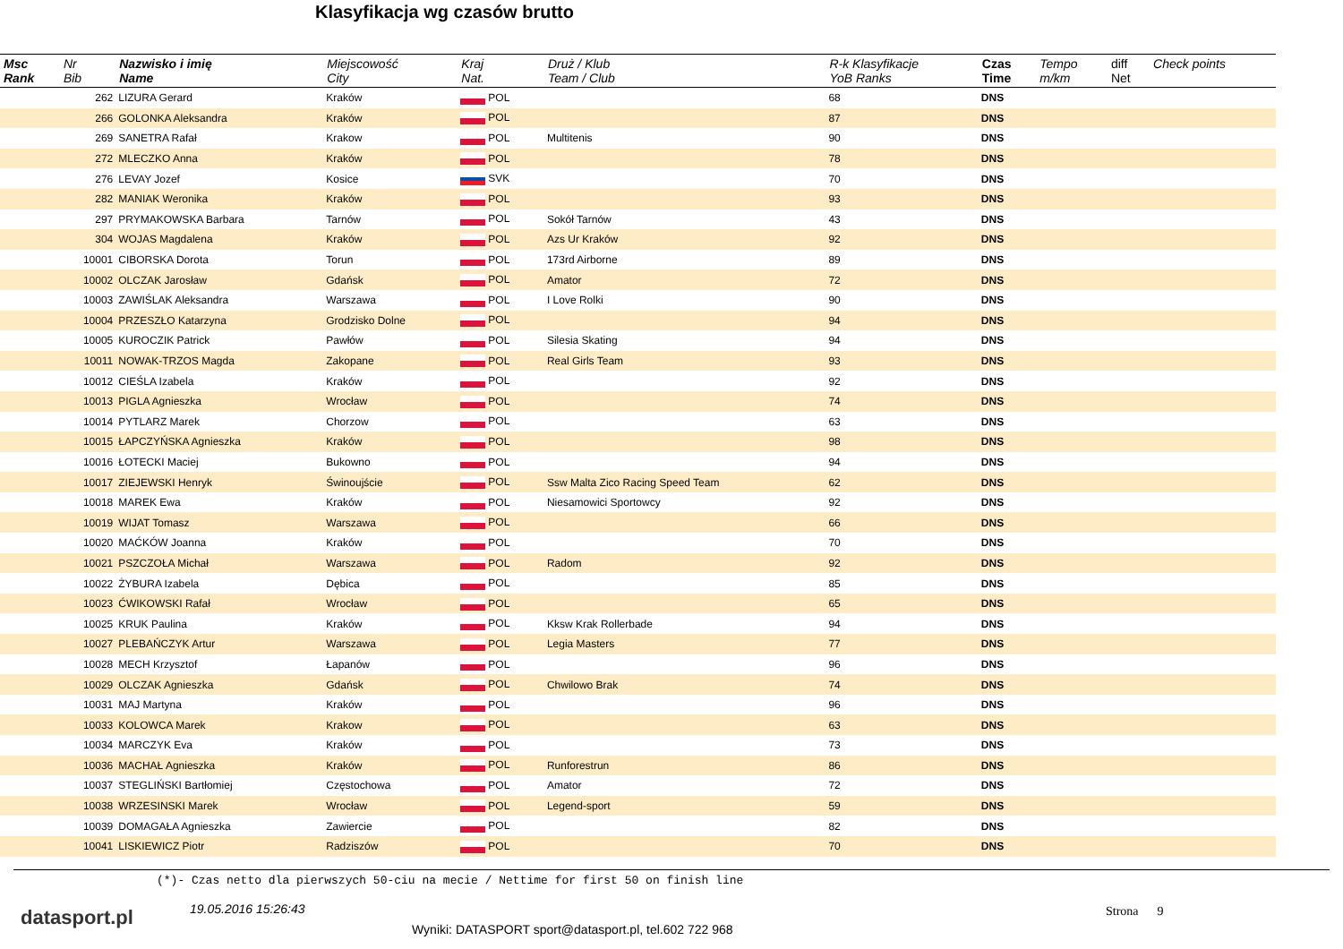Klasyfikacja wg czasów brutto
| Msc Rank | Nr Bib | Nazwisko i imię Name | Miejscowość City | Kraj Nat. | Druż / Klub Team / Club | R-k Klasyfikacje YoB Ranks | Czas Time | Tempo m/km | diff Net | Check points |
| --- | --- | --- | --- | --- | --- | --- | --- | --- | --- | --- |
| | 262 | LIZURA Gerard | Kraków | POL | | 68 | DNS | | | |
| | 266 | GOLONKA Aleksandra | Kraków | POL | | 87 | DNS | | | |
| | 269 | SANETRA Rafał | Krakow | POL | Multitenis | 90 | DNS | | | |
| | 272 | MLECZKO Anna | Kraków | POL | | 78 | DNS | | | |
| | 276 | LEVAY Jozef | Kosice | SVK | | 70 | DNS | | | |
| | 282 | MANIAK Weronika | Kraków | POL | | 93 | DNS | | | |
| | 297 | PRYMAKOWSKA Barbara | Tarnów | POL | Sokół Tarnów | 43 | DNS | | | |
| | 304 | WOJAS Magdalena | Kraków | POL | Azs Ur Kraków | 92 | DNS | | | |
| | 10001 | CIBORSKA Dorota | Torun | POL | 173rd Airborne | 89 | DNS | | | |
| | 10002 | OLCZAK Jarosław | Gdańsk | POL | Amator | 72 | DNS | | | |
| | 10003 | ZAWIŚLAK Aleksandra | Warszawa | POL | I Love Rolki | 90 | DNS | | | |
| | 10004 | PRZESZŁO Katarzyna | Grodzisko Dolne | POL | | 94 | DNS | | | |
| | 10005 | KUROCZIK Patrick | Pawłów | POL | Silesia Skating | 94 | DNS | | | |
| | 10011 | NOWAK-TRZOS Magda | Zakopane | POL | Real Girls Team | 93 | DNS | | | |
| | 10012 | CIEŚLA Izabela | Kraków | POL | | 92 | DNS | | | |
| | 10013 | PIGLA Agnieszka | Wrocław | POL | | 74 | DNS | | | |
| | 10014 | PYTLARZ Marek | Chorzow | POL | | 63 | DNS | | | |
| | 10015 | ŁAPCZYŃSKA Agnieszka | Kraków | POL | | 98 | DNS | | | |
| | 10016 | ŁOTECKI Maciej | Bukowno | POL | | 94 | DNS | | | |
| | 10017 | ZIEJEWSKI Henryk | Świnoujście | POL | Ssw Malta Zico Racing Speed Team | 62 | DNS | | | |
| | 10018 | MAREK Ewa | Kraków | POL | Niesamowici Sportowcy | 92 | DNS | | | |
| | 10019 | WIJAT Tomasz | Warszawa | POL | | 66 | DNS | | | |
| | 10020 | MAĆKÓW Joanna | Kraków | POL | | 70 | DNS | | | |
| | 10021 | PSZCZOŁA Michał | Warszawa | POL | Radom | 92 | DNS | | | |
| | 10022 | ŻYBURA Izabela | Dębica | POL | | 85 | DNS | | | |
| | 10023 | ĆWIKOWSKI Rafał | Wrocław | POL | | 65 | DNS | | | |
| | 10025 | KRUK Paulina | Kraków | POL | Kksw Krak Rollerbade | 94 | DNS | | | |
| | 10027 | PLEBAŃCZYK Artur | Warszawa | POL | Legia Masters | 77 | DNS | | | |
| | 10028 | MECH Krzysztof | Łapanów | POL | | 96 | DNS | | | |
| | 10029 | OLCZAK Agnieszka | Gdańsk | POL | Chwilowo Brak | 74 | DNS | | | |
| | 10031 | MAJ Martyna | Kraków | POL | | 96 | DNS | | | |
| | 10033 | KOLOWCA Marek | Krakow | POL | | 63 | DNS | | | |
| | 10034 | MARCZYK Eva | Kraków | POL | | 73 | DNS | | | |
| | 10036 | MACHAŁ Agnieszka | Kraków | POL | Runforestrun | 86 | DNS | | | |
| | 10037 | STEGLIŃSKI Bartłomiej | Częstochowa | POL | Amator | 72 | DNS | | | |
| | 10038 | WRZESINSKI Marek | Wrocław | POL | Legend-sport | 59 | DNS | | | |
| | 10039 | DOMAGAŁA Agnieszka | Zawiercie | POL | | 82 | DNS | | | |
| | 10041 | LISKIEWICZ Piotr | Radziszów | POL | | 70 | DNS | | | |
(*)- Czas netto dla pierwszych 50-ciu na mecie / Nettime for first 50 on finish line
datasport.pl 19.05.2016 15:26:43 Strona 9
Wyniki: DATASPORT sport@datasport.pl, tel.602 722 968